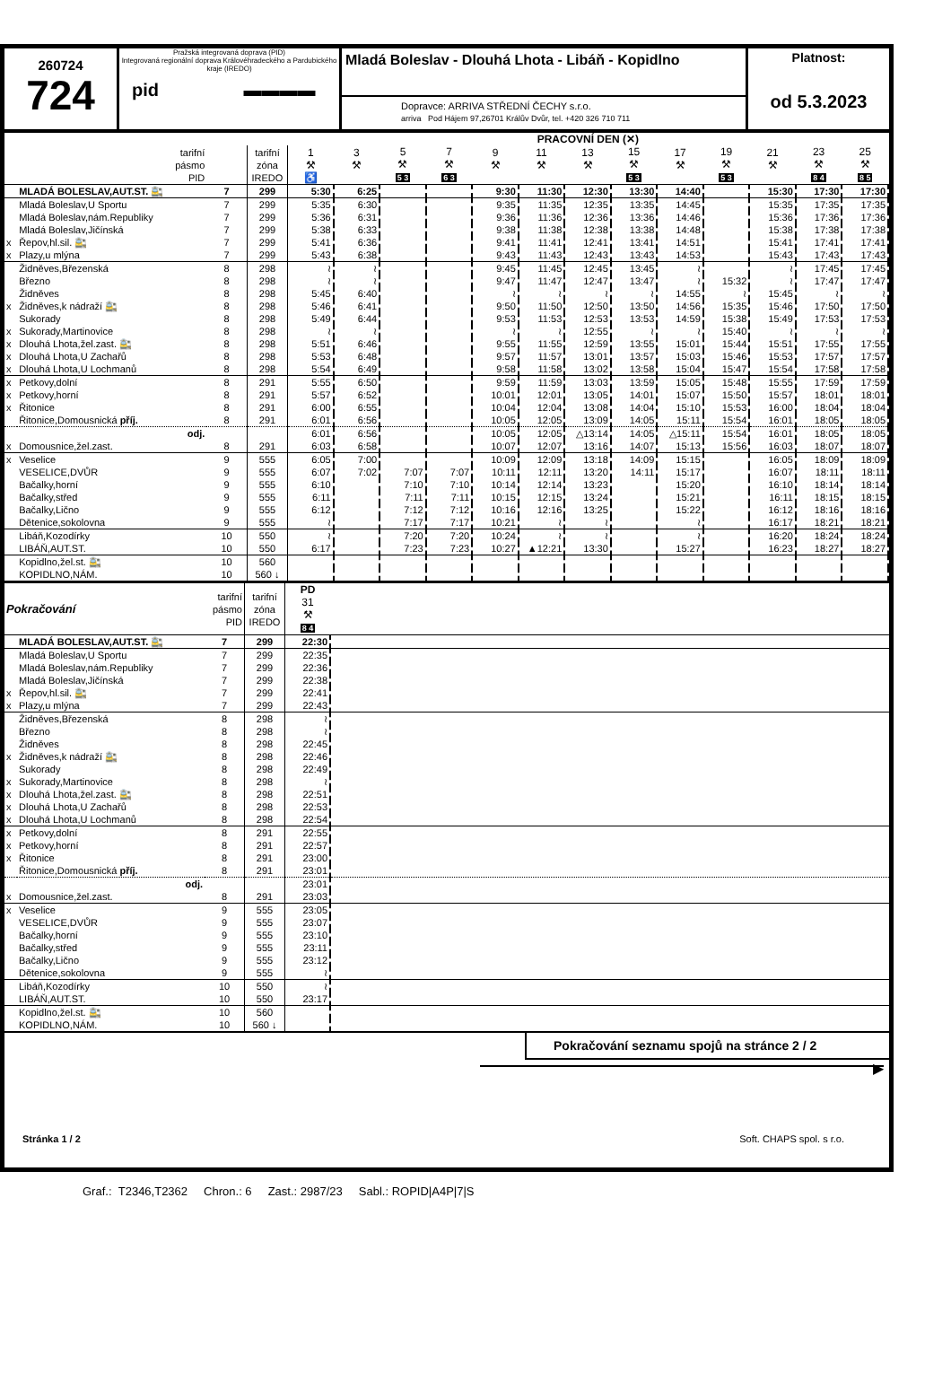260724
724
Pražská integrovaná doprava (PID)
Integrovaná regionální doprava Královéhradeckého a Pardubického kraje (IREDO)
pid ▬▬▬▬
Mladá Boleslav - Dlouhá Lhota - Libáň - Kopidlno
Dopravce: ARRIVA STŘEDNÍ ČECHY s.r.o.
arriva Pod Hájem 97,26701 Králův Dvůr, tel. +420 326 710 711
Platnost:
od 5.3.2023
| | | | | PRACOVNÍ DEN (✕) | | | | | | | | | | | | |
| --- | --- | --- | --- | --- | --- | --- | --- | --- | --- | --- | --- | --- | --- | --- | --- | --- |
| | tarifní pásmo PID | | tarifní zóna IREDO | 1 ⚒ ♿ | 3 ⚒ | 5 ⚒ 5 3 | 7 ⚒ 6 3 | 9 ⚒ | 11 ⚒ | 13 ⚒ | 15 ⚒ 5 3 | 17 ⚒ | 19 ⚒ 5 3 | 21 ⚒ | 23 ⚒ 8 4 | 25 ⚒ 8 5 |
| | MLADÁ BOLESLAV,AUT.ST. 🚉 | 7 | 299 | 5:30 | 6:25 | | | 9:30 | 11:30 | 12:30 | 13:30 | 14:40 | | 15:30 | 17:30 | 17:30 |
| | Mladá Boleslav,U Sportu | 7 | 299 | 5:35 | 6:30 | | | 9:35 | 11:35 | 12:35 | 13:35 | 14:45 | | 15:35 | 17:35 | 17:35 |
| | Mladá Boleslav,nám.Republiky | 7 | 299 | 5:36 | 6:31 | | | 9:36 | 11:36 | 12:36 | 13:36 | 14:46 | | 15:36 | 17:36 | 17:36 |
| | Mladá Boleslav,Jičínská | 7 | 299 | 5:38 | 6:33 | | | 9:38 | 11:38 | 12:38 | 13:38 | 14:48 | | 15:38 | 17:38 | 17:38 |
| x | Řepov,hl.sil. 🚉 | 7 | 299 | 5:41 | 6:36 | | | 9:41 | 11:41 | 12:41 | 13:41 | 14:51 | | 15:41 | 17:41 | 17:41 |
| x | Plazy,u mlýna | 7 | 299 | 5:43 | 6:38 | | | 9:43 | 11:43 | 12:43 | 13:43 | 14:53 | | 15:43 | 17:43 | 17:43 |
| | Židněves,Březenská | 8 | 298 | ≀ | ≀ | | | 9:45 | 11:45 | 12:45 | 13:45 | ≀ | | ≀ | 17:45 | 17:45 |
| | Březno | 8 | 298 | ≀ | ≀ | | | 9:47 | 11:47 | 12:47 | 13:47 | ≀ | 15:32 | ≀ | 17:47 | 17:47 |
| | Židněves | 8 | 298 | 5:45 | 6:40 | | | ≀ | ≀ | ≀ | ≀ | 14:55 | ≀ | 15:45 | ≀ | ≀ |
| x | Židněves,k nádraží 🚉 | 8 | 298 | 5:46 | 6:41 | | | 9:50 | 11:50 | 12:50 | 13:50 | 14:56 | 15:35 | 15:46 | 17:50 | 17:50 |
| | Sukorady | 8 | 298 | 5:49 | 6:44 | | | 9:53 | 11:53 | 12:53 | 13:53 | 14:59 | 15:38 | 15:49 | 17:53 | 17:53 |
| x | Sukorady,Martinovice | 8 | 298 | ≀ | ≀ | | | ≀ | ≀ | 12:55 | ≀ | ≀ | 15:40 | ≀ | ≀ | ≀ |
| x | Dlouhá Lhota,žel.zast. 🚉 | 8 | 298 | 5:51 | 6:46 | | | 9:55 | 11:55 | 12:59 | 13:55 | 15:01 | 15:44 | 15:51 | 17:55 | 17:55 |
| x | Dlouhá Lhota,U Zachařů | 8 | 298 | 5:53 | 6:48 | | | 9:57 | 11:57 | 13:01 | 13:57 | 15:03 | 15:46 | 15:53 | 17:57 | 17:57 |
| x | Dlouhá Lhota,U Lochmanů | 8 | 298 | 5:54 | 6:49 | | | 9:58 | 11:58 | 13:02 | 13:58 | 15:04 | 15:47 | 15:54 | 17:58 | 17:58 |
| x | Petkovy,dolní | 8 | 291 | 5:55 | 6:50 | | | 9:59 | 11:59 | 13:03 | 13:59 | 15:05 | 15:48 | 15:55 | 17:59 | 17:59 |
| x | Petkovy,horní | 8 | 291 | 5:57 | 6:52 | | | 10:01 | 12:01 | 13:05 | 14:01 | 15:07 | 15:50 | 15:57 | 18:01 | 18:01 |
| x | Řitonice | 8 | 291 | 6:00 | 6:55 | | | 10:04 | 12:04 | 13:08 | 14:04 | 15:10 | 15:53 | 16:00 | 18:04 | 18:04 |
| | Řitonice,Domousnická příj. | 8 | 291 | 6:01 | 6:56 | | | 10:05 | 12:05 | 13:09 | 14:05 | 15:11 | 15:54 | 16:01 | 18:05 | 18:05 |
| | odj. | | | 6:01 | 6:56 | | | 10:05 | 12:05 | △13:14 | 14:05 | △15:11 | 15:54 | 16:01 | 18:05 | 18:05 |
| x | Domousnice,žel.zast. | 8 | 291 | 6:03 | 6:58 | | | 10:07 | 12:07 | 13:16 | 14:07 | 15:13 | 15:56 | 16:03 | 18:07 | 18:07 |
| x | Veselice | 9 | 555 | 6:05 | 7:00 | | | 10:09 | 12:09 | 13:18 | 14:09 | 15:15 | | 16:05 | 18:09 | 18:09 |
| | VESELICE,DVŮR | 9 | 555 | 6:07 | 7:02 | 7:07 | 7:07 | 10:11 | 12:11 | 13:20 | 14:11 | 15:17 | | 16:07 | 18:11 | 18:11 |
| | Bačalky,horní | 9 | 555 | 6:10 | | 7:10 | 7:10 | 10:14 | 12:14 | 13:23 | | 15:20 | | 16:10 | 18:14 | 18:14 |
| | Bačalky,střed | 9 | 555 | 6:11 | | 7:11 | 7:11 | 10:15 | 12:15 | 13:24 | | 15:21 | | 16:11 | 18:15 | 18:15 |
| | Bačalky,Lično | 9 | 555 | 6:12 | | 7:12 | 7:12 | 10:16 | 12:16 | 13:25 | | 15:22 | | 16:12 | 18:16 | 18:16 |
| | Dětenice,sokolovna | 9 | 555 | ≀ | | 7:17 | 7:17 | 10:21 | ≀ | ≀ | | ≀ | | 16:17 | 18:21 | 18:21 |
| | Libáň,Kozodírky | 10 | 550 | ≀ | | 7:20 | 7:20 | 10:24 | ≀ | ≀ | | ≀ | | 16:20 | 18:24 | 18:24 |
| | LIBÁŇ,AUT.ST. | 10 | 550 | 6:17 | | 7:23 | 7:23 | 10:27 | ▲12:21 | 13:30 | | 15:27 | | 16:23 | 18:27 | 18:27 |
| | Kopidlno,žel.st. 🚉 | 10 | 560 | | | | | | | | | | | | | |
| | KOPIDLNO,NÁM. | 10 | 560 ↓ | | | | | | | | | | | | | |
| Pokračování | | tarifní pásmo PID | tarifní zóna IREDO | PD 31 ⚒ 8 4 | |
| | MLADÁ BOLESLAV,AUT.ST. 🚉 | 7 | 299 | 22:30 | |
| | Mladá Boleslav,U Sportu | 7 | 299 | 22:35 | |
| | Mladá Boleslav,nám.Republiky | 7 | 299 | 22:36 | |
| | Mladá Boleslav,Jičínská | 7 | 299 | 22:38 | |
| x | Řepov,hl.sil. 🚉 | 7 | 299 | 22:41 | |
| x | Plazy,u mlýna | 7 | 299 | 22:43 | |
| | Židněves,Březenská | 8 | 298 | ≀ | |
| | Březno | 8 | 298 | ≀ | |
| | Židněves | 8 | 298 | 22:45 | |
| x | Židněves,k nádraží 🚉 | 8 | 298 | 22:46 | |
| | Sukorady | 8 | 298 | 22:49 | |
| x | Sukorady,Martinovice | 8 | 298 | ≀ | |
| x | Dlouhá Lhota,žel.zast. 🚉 | 8 | 298 | 22:51 | |
| x | Dlouhá Lhota,U Zachařů | 8 | 298 | 22:53 | |
| x | Dlouhá Lhota,U Lochmanů | 8 | 298 | 22:54 | |
| x | Petkovy,dolní | 8 | 291 | 22:55 | |
| x | Petkovy,horní | 8 | 291 | 22:57 | |
| x | Řitonice | 8 | 291 | 23:00 | |
| | Řitonice,Domousnická příj. | 8 | 291 | 23:01 | |
| | odj. | | | 23:01 | |
| x | Domousnice,žel.zast. | 8 | 291 | 23:03 | |
| x | Veselice | 9 | 555 | 23:05 | |
| | VESELICE,DVŮR | 9 | 555 | 23:07 | |
| | Bačalky,horní | 9 | 555 | 23:10 | |
| | Bačalky,střed | 9 | 555 | 23:11 | |
| | Bačalky,Lično | 9 | 555 | 23:12 | |
| | Dětenice,sokolovna | 9 | 555 | ≀ | |
| | Libáň,Kozodírky | 10 | 550 | ≀ | |
| | LIBÁŇ,AUT.ST. | 10 | 550 | 23:17 | |
| | Kopidlno,žel.st. 🚉 | 10 | 560 | | |
| | KOPIDLNO,NÁM. | 10 | 560 ↓ | | |
Pokračování seznamu spojů na stránce 2 / 2
▶
Stránka 1 / 2 Soft. CHAPS spol. s r.o.
Graf.: T2346,T2362 Chron.: 6 Zast.: 2987/23 Sabl.: ROPID|A4P|7|S